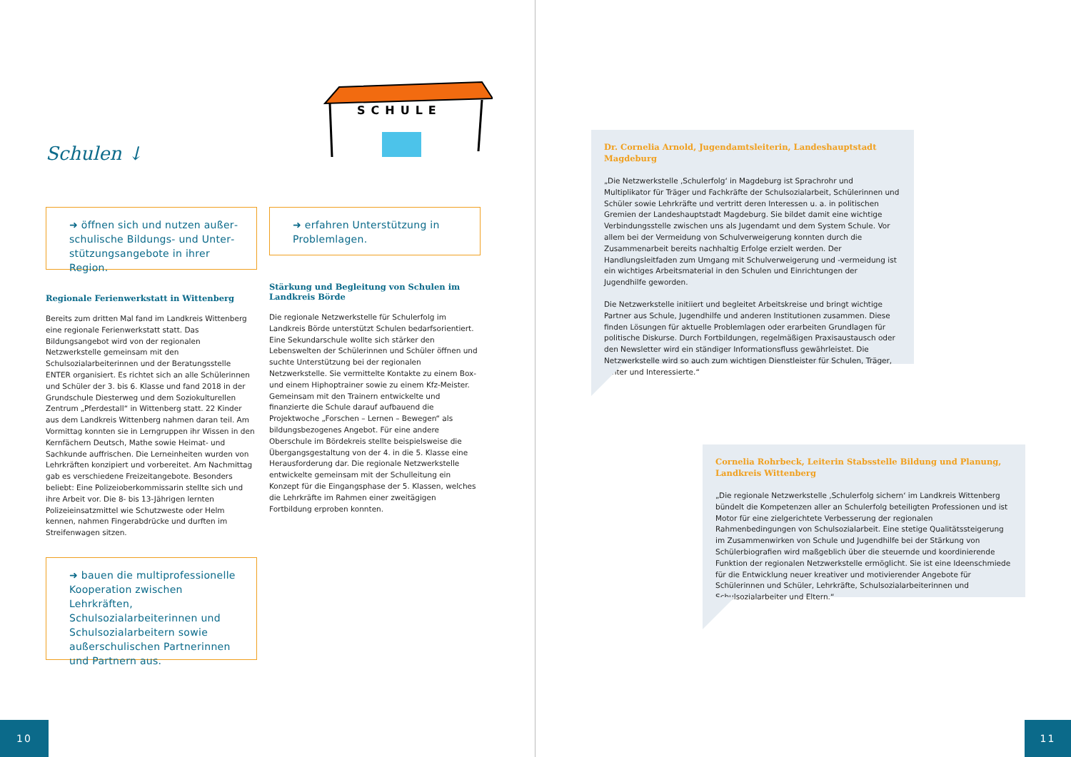SCHULE
Schulen ↓
➜ öffnen sich und nutzen außer­schulische Bildungs- und Unter­stützungsangebote in ihrer Region.
➜ erfahren Unterstützung in Problemlagen.
Regionale Ferienwerkstatt in Wittenberg
Bereits zum dritten Mal fand im Landkreis Wittenberg eine regionale Ferienwerkstatt statt. Das Bildungsangebot wird von der regionalen Netzwerkstelle gemeinsam mit den Schulsozialarbeiterinnen und der Beratungsstelle ENTER organisiert. Es richtet sich an alle Schülerinnen und Schüler der 3. bis 6. Klasse und fand 2018 in der Grundschule Diesterweg und dem Soziokulturellen Zentrum „Pferdestall“ in Wittenberg statt. 22 Kinder aus dem Landkreis Wittenberg nahmen daran teil. Am Vormittag konnten sie in Lerngruppen ihr Wissen in den Kernfächern Deutsch, Mathe sowie Heimat- und Sachkunde auffrischen. Die Lerneinheiten wurden von Lehrkräften konzipiert und vorbereitet. Am Nachmittag gab es verschiedene Freizeitangebote. Besonders beliebt: Eine Polizeioberkommissarin stellte sich und ihre Arbeit vor. Die 8- bis 13-Jährigen lernten Polizeieinsatzmittel wie Schutzweste oder Helm kennen, nahmen Fingerabdrücke und durften im Streifenwagen sitzen.
Stärkung und Begleitung von Schulen im Landkreis Börde
Die regionale Netzwerkstelle für Schulerfolg im Landkreis Börde unterstützt Schulen bedarfsorientiert. Eine Sekundarschule wollte sich stärker den Lebenswelten der Schülerinnen und Schüler öffnen und suchte Unterstützung bei der regionalen Netzwerkstelle. Sie vermittelte Kontakte zu einem Box- und einem Hiphoptrainer sowie zu einem Kfz-Meister. Gemeinsam mit den Trainern entwickelte und finanzierte die Schule darauf aufbauend die Projektwoche „Forschen – Lernen – Bewegen“ als bildungsbezogenes Angebot. Für eine andere Oberschule im Bördekreis stellte beispielsweise die Übergangsgestaltung von der 4. in die 5. Klasse eine Herausforderung dar. Die regionale Netzwerkstelle entwickelte gemeinsam mit der Schulleitung ein Konzept für die Eingangsphase der 5. Klassen, welches die Lehrkräfte im Rahmen einer zweitägigen Fortbildung erproben konnten.
➜ bauen die multiprofessionelle Kooperation zwischen Lehrkräften, Schulsozialarbeiterinnen und Schulsozialarbeitern sowie außerschulischen Partnerinnen und Partnern aus.
10
Dr. Cornelia Arnold, Jugendamtsleiterin, Landeshauptstadt Magdeburg
„Die Netzwerkstelle ‚Schulerfolg‘ in Magdeburg ist Sprachrohr und Multiplikator für Träger und Fachkräfte der Schulsozialarbeit, Schülerinnen und Schüler sowie Lehrkräfte und vertritt deren Interessen u. a. in politischen Gremien der Landeshauptstadt Magdeburg. Sie bildet damit eine wichtige Verbindungsstelle zwischen uns als Jugendamt und dem System Schule. Vor allem bei der Vermeidung von Schulverweigerung konnten durch die Zusammenarbeit bereits nachhaltig Erfolge erzielt werden. Der Handlungsleitfaden zum Umgang mit Schulverweigerung und -vermeidung ist ein wichtiges Arbeitsmaterial in den Schulen und Einrichtungen der Jugendhilfe geworden.
Die Netzwerkstelle initiiert und begleitet Arbeitskreise und bringt wichtige Partner aus Schule, Jugendhilfe und anderen Institutionen zusammen. Diese finden Lösungen für aktuelle Problemlagen oder erarbeiten Grundlagen für politische Diskurse. Durch Fortbildungen, regelmäßigen Praxisaustausch oder den Newsletter wird ein ständiger Informationsfluss gewährleistet. Die Netzwerkstelle wird so auch zum wichtigen Dienstleister für Schulen, Träger, Ämter und Interessierte.“
Cornelia Rohrbeck, Leiterin Stabsstelle Bildung und Planung, Landkreis Wittenberg
„Die regionale Netzwerkstelle ‚Schulerfolg sichern‘ im Landkreis Wittenberg bündelt die Kompetenzen aller an Schulerfolg beteiligten Professionen und ist Motor für eine zielgerichtete Verbesserung der regionalen Rahmenbedingungen von Schulsozialarbeit. Eine stetige Qualitätssteigerung im Zusammenwirken von Schule und Jugendhilfe bei der Stärkung von Schülerbiografien wird maßgeblich über die steuernde und koordinierende Funktion der regionalen Netzwerkstelle ermöglicht. Sie ist eine Ideenschmiede für die Entwicklung neuer kreativer und motivierender Angebote für Schülerinnen und Schüler, Lehrkräfte, Schulsozialarbeiterinnen und Schulsozialarbeiter und Eltern.“
11